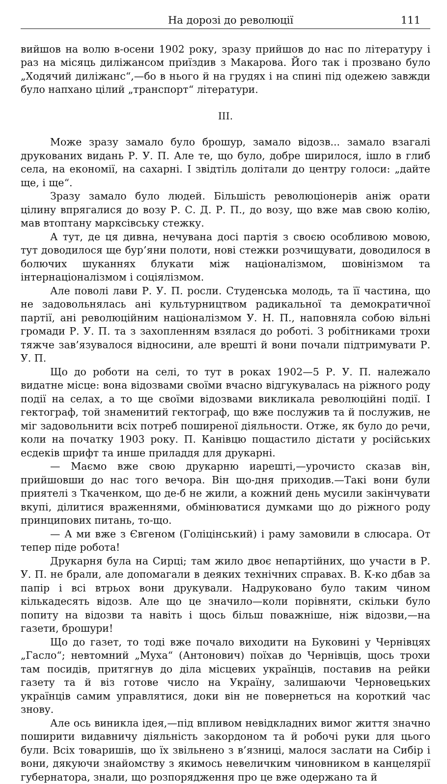На дорозі до революції 111
вийшов на волю в-осени 1902 року, зразу прийшов до нас по літературу і раз на місяць диліжансом приїздив з Макарова. Його так і прозвано було „Ходячий диліжанс“,—бо в нього й на грудях і на спині під одежею завжди було напхано цілий „транспорт“ літератури.
III.
Може зразу замало було брошур, замало відозв... замало взагалі друкованих видань Р. У. П. Але те, що було, добре ширилося, ішло в глиб села, на економії, на сахарні. І звідтіль долітали до центру голоси: „дайте ще, і ще“.
Зразу замало було людей. Більшість революціонерів аніж орати цілину впрягалися до возу Р. С. Д. Р. П., до возу, що вже мав свою колію, мав втоптану марксівську стежку.
А тут, де ця дивна, нечувана досі партія з своєю особливою мовою, тут доводилося ще бур’яни полоти, нові стежки розчищувати, доводилося в болючих шуканнях блукати між націоналізмом, шовінізмом та інтернаціоналізмом і соціялізмом.
Але поволі лави Р. У. П. росли. Студенська молодь, та її частина, що не задовольнялась ані культурництвом радикальної та демократичної партії, ані революційним націоналізмом У. Н. П., наповняла собою вільні громади Р. У. П. та з захопленням взялася до роботі. З робітниками трохи тяжче зав’язувалося відносини, але врешті й вони почали підтримувати Р. У. П.
Що до роботи на селі, то тут в роках 1902—5 Р. У. П. належало видатне місце: вона відозвами своїми вчасно відгукувалась на ріжного роду події на селах, а то ще своїми відозвами викликала революційні події. І гектограф, той знаменитий гектограф, що вже послужив та й послужив, не міг задовольнити всіх потреб поширеної діяльности. Отже, як було до речи, коли на початку 1903 року. П. Канівцю пощастило дістати у російських есдеків шрифт та инше приладдя для друкарні.
— Маємо вже свою друкарню иарешті,—урочисто сказав він, прийшовши до нас того вечора. Він що-дня приходив.—Такі вони були приятелі з Ткаченком, що де-б не жили, а кожний день мусили закінчувати вкупі, ділитися враженнями, обмінюватися думками що до ріжного роду принципових питань, то-що.
— А ми вже з Євгеном (Голіцінський) і раму замовили в слюсара. От тепер піде робота!
Друкарня була на Сирці; там жило двоє непартійних, що участи в Р. У. П. не брали, але допомагали в деяких технічних справах. В. К-ко дбав за папір і всі втрьох вони друкували. Надруковано було таким чином кількадесять відозв. Але що це значило—коли порівняти, скільки було попиту на відозви та навіть і щось більш поважніше, ніж відозви,—на газети, брошури!
Що до газет, то тоді вже почало виходити на Буковині у Чернівцях „Гасло“; невтомний „Муха“ (Антонович) поїхав до Чернівців, щось трохи там посидів, притягнув до діла місцевих українців, поставив на рейки газету та й віз готове число на Україну, залишаючи Черновецьких українців самим управлятися, доки він не повернеться на короткий час знову.
Але ось виникла ідея,—під впливом невідкладних вимог життя значно поширити видавничу діяльність закордоном та й робочі руки для цього були. Всіх товаришів, що їх звільнено з в’язниці, малося заслати на Сибір і вони, дякуючи знайомству з якимось невеличким чиновником в канцелярії губернатора, знали, що розпорядження про це вже одержано та й